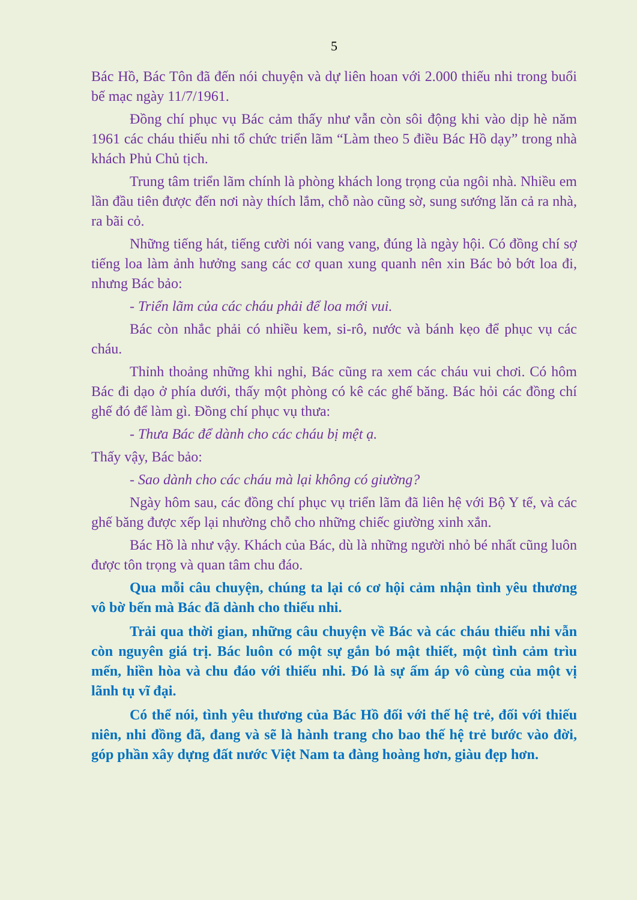5
Bác Hồ, Bác Tôn đã đến nói chuyện và dự liên hoan với 2.000 thiếu nhi trong buổi bế mạc ngày 11/7/1961.
Đồng chí phục vụ Bác cảm thấy như vẫn còn sôi động khi vào dịp hè năm 1961 các cháu thiếu nhi tổ chức triển lãm “Làm theo 5 điều Bác Hồ dạy” trong nhà khách Phủ Chủ tịch.
Trung tâm triển lãm chính là phòng khách long trọng của ngôi nhà. Nhiều em lần đầu tiên được đến nơi này thích lắm, chỗ nào cũng sờ, sung sướng lăn cả ra nhà, ra bãi cỏ.
Những tiếng hát, tiếng cười nói vang vang, đúng là ngày hội. Có đồng chí sợ tiếng loa làm ảnh hưởng sang các cơ quan xung quanh nên xin Bác bỏ bớt loa đi, nhưng Bác bảo:
- Triển lãm của các cháu phải để loa mới vui.
Bác còn nhắc phải có nhiều kem, si-rô, nước và bánh kẹo để phục vụ các cháu.
Thỉnh thoảng những khi nghỉ, Bác cũng ra xem các cháu vui chơi. Có hôm Bác đi dạo ở phía dưới, thấy một phòng có kê các ghế băng. Bác hỏi các đồng chí ghế đó để làm gì. Đồng chí phục vụ thưa:
- Thưa Bác để dành cho các cháu bị mệt ạ.
Thấy vậy, Bác bảo:
- Sao dành cho các cháu mà lại không có giường?
Ngày hôm sau, các đồng chí phục vụ triển lãm đã liên hệ với Bộ Y tế, và các ghế băng được xếp lại nhường chỗ cho những chiếc giường xinh xắn.
Bác Hồ là như vậy. Khách của Bác, dù là những người nhỏ bé nhất cũng luôn được tôn trọng và quan tâm chu đáo.
Qua mỗi câu chuyện, chúng ta lại có cơ hội cảm nhận tình yêu thương vô bờ bến mà Bác đã dành cho thiếu nhi.
Trải qua thời gian, những câu chuyện về Bác và các cháu thiếu nhi vẫn còn nguyên giá trị. Bác luôn có một sự gắn bó mật thiết, một tình cảm trìu mến, hiền hòa và chu đáo với thiếu nhi. Đó là sự ấm áp vô cùng của một vị lãnh tụ vĩ đại.
Có thể nói, tình yêu thương của Bác Hồ đối với thế hệ trẻ, đối với thiếu niên, nhi đồng đã, đang và sẽ là hành trang cho bao thế hệ trẻ bước vào đời, góp phần xây dựng đất nước Việt Nam ta đàng hoàng hơn, giàu đẹp hơn.